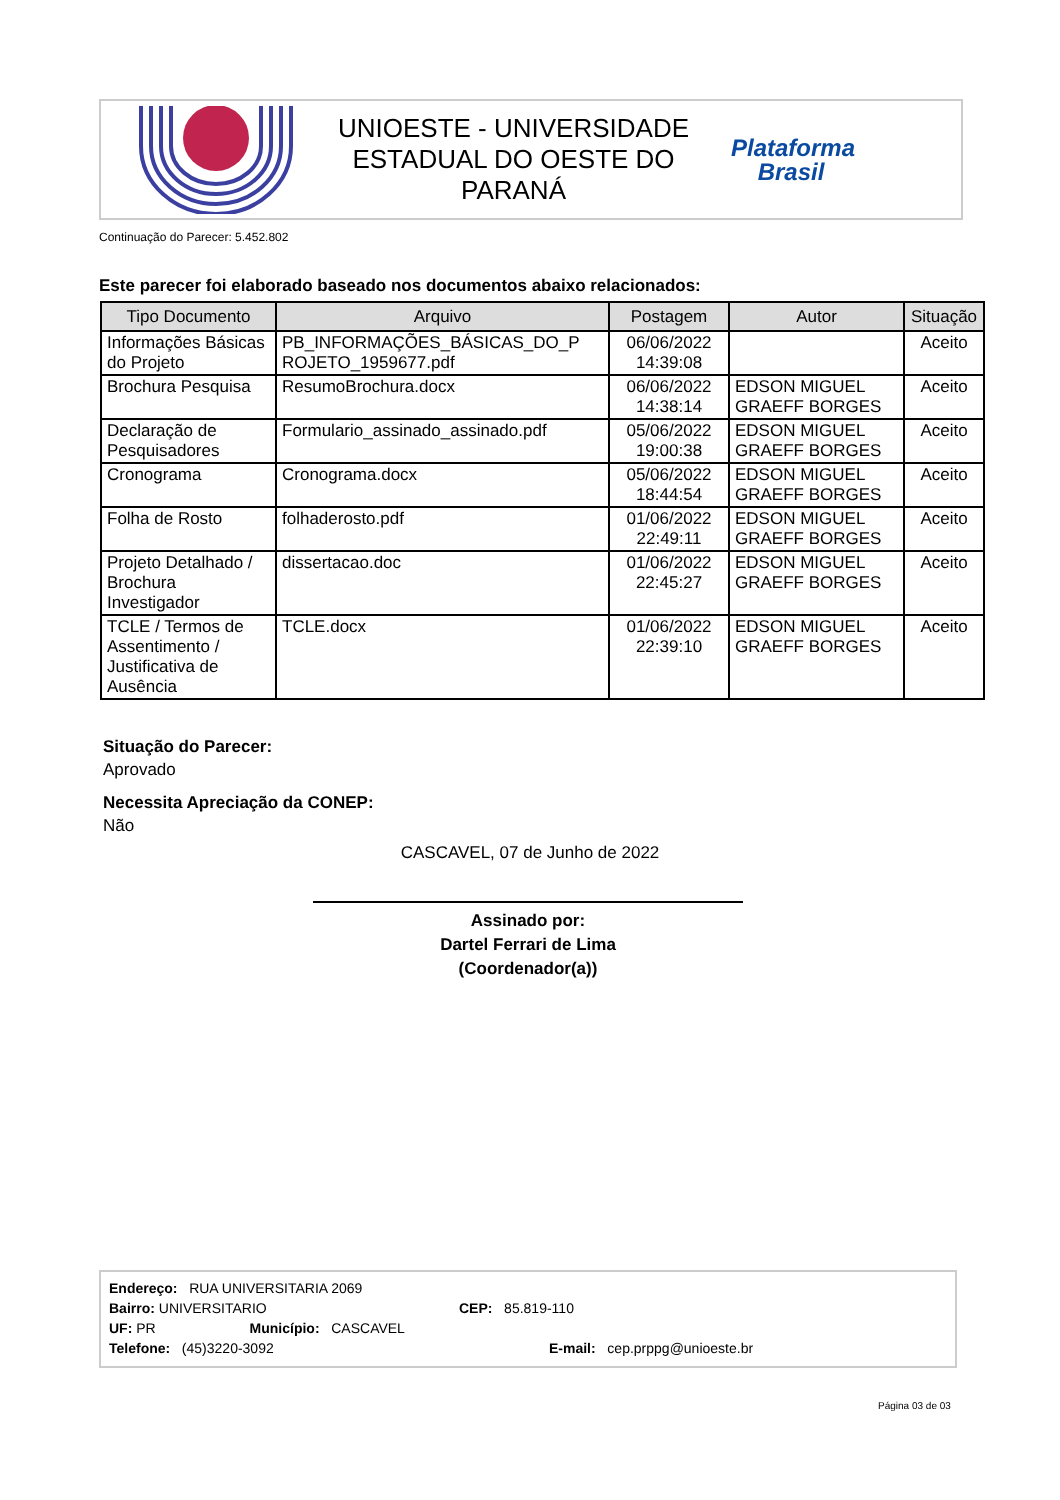UNIOESTE - UNIVERSIDADE
ESTADUAL DO OESTE DO
PARANÁ
Plataforma
Brasil
Continuação do Parecer: 5.452.802
Este parecer foi elaborado baseado nos documentos abaixo relacionados:
| Tipo Documento | Arquivo | Postagem | Autor | Situação |
| --- | --- | --- | --- | --- |
| Informações Básicas do Projeto | PB_INFORMAÇÕES_BÁSICAS_DO_P ROJETO_1959677.pdf | 06/06/2022 14:39:08 | | Aceito |
| Brochura Pesquisa | ResumoBrochura.docx | 06/06/2022 14:38:14 | EDSON MIGUEL GRAEFF BORGES | Aceito |
| Declaração de Pesquisadores | Formulario_assinado_assinado.pdf | 05/06/2022 19:00:38 | EDSON MIGUEL GRAEFF BORGES | Aceito |
| Cronograma | Cronograma.docx | 05/06/2022 18:44:54 | EDSON MIGUEL GRAEFF BORGES | Aceito |
| Folha de Rosto | folhaderosto.pdf | 01/06/2022 22:49:11 | EDSON MIGUEL GRAEFF BORGES | Aceito |
| Projeto Detalhado / Brochura Investigador | dissertacao.doc | 01/06/2022 22:45:27 | EDSON MIGUEL GRAEFF BORGES | Aceito |
| TCLE / Termos de Assentimento / Justificativa de Ausência | TCLE.docx | 01/06/2022 22:39:10 | EDSON MIGUEL GRAEFF BORGES | Aceito |
Situação do Parecer:
Aprovado
Necessita Apreciação da CONEP:
Não
CASCAVEL, 07 de Junho de 2022
Assinado por:
Dartel Ferrari de Lima
(Coordenador(a))
Endereço: RUA UNIVERSITARIA 2069
Bairro: UNIVERSITARIO CEP: 85.819-110
UF: PR Município: CASCAVEL
Telefone: (45)3220-3092 E-mail: cep.prppg@unioeste.br
Página 03 de 03